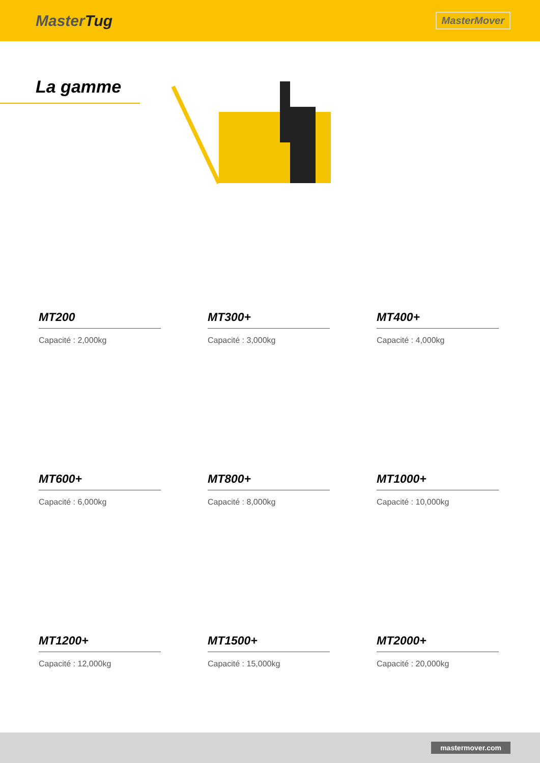MasterTug
MasterMover
La gamme
MT200
Capacité : 2,000kg
MT300+
Capacité : 3,000kg
MT400+
Capacité : 4,000kg
MT600+
Capacité : 6,000kg
MT800+
Capacité : 8,000kg
MT1000+
Capacité : 10,000kg
MT1200+
Capacité : 12,000kg
MT1500+
Capacité : 15,000kg
MT2000+
Capacité : 20,000kg
mastermover.com